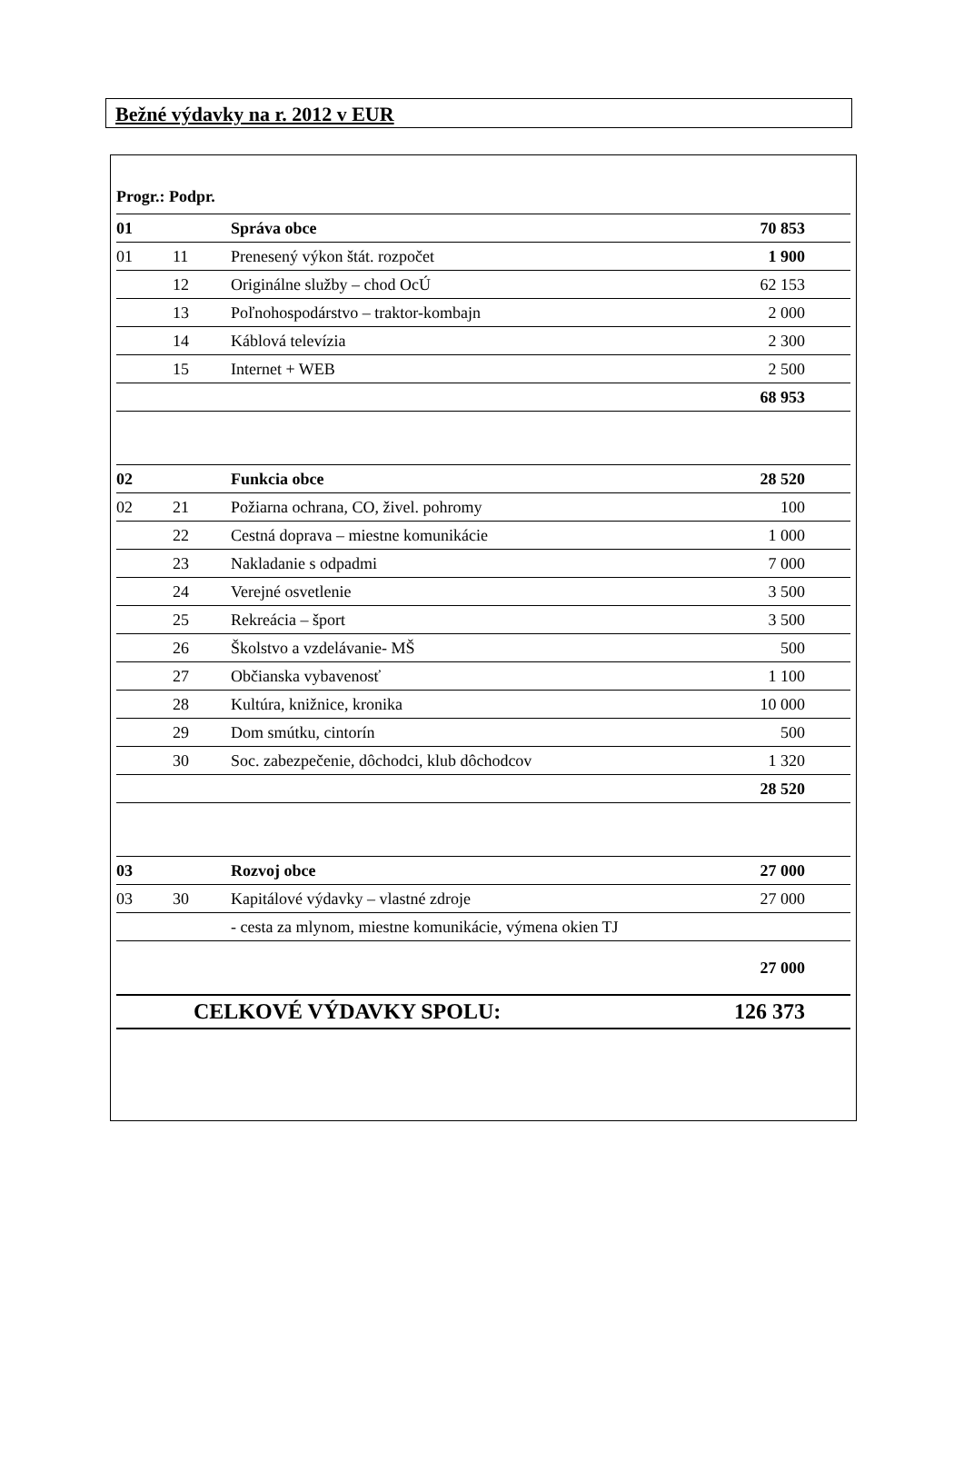Bežné výdavky na r. 2012 v EUR
| Progr.: Podpr. | | | |
| 01 | | Správa obce | 70 853 |
| 01 | 11 | Prenesený výkon štát. rozpočet | 1 900 |
| | 12 | Originálne služby – chod OcÚ | 62 153 |
| | 13 | Poľnohospodárstvo – traktor-kombajn | 2 000 |
| | 14 | Káblová televízia | 2 300 |
| | 15 | Internet + WEB | 2 500 |
| | | | 68 953 |
| 02 | | Funkcia obce | 28 520 |
| 02 | 21 | Požiarna ochrana, CO, živel. pohromy | 100 |
| | 22 | Cestná doprava – miestne komunikácie | 1 000 |
| | 23 | Nakladanie s odpadmi | 7 000 |
| | 24 | Verejné osvetlenie | 3 500 |
| | 25 | Rekreácia – šport | 3 500 |
| | 26 | Školstvo a vzdelávanie- MŠ | 500 |
| | 27 | Občianska vybavenosť | 1 100 |
| | 28 | Kultúra, knižnice, kronika | 10 000 |
| | 29 | Dom smútku, cintorín | 500 |
| | 30 | Soc. zabezpečenie, dôchodci, klub dôchodcov | 1 320 |
| | | | 28 520 |
| 03 | | Rozvoj obce | 27 000 |
| 03 | 30 | Kapitálové výdavky – vlastné zdroje | 27 000 |
| | | - cesta za mlynom, miestne komunikácie, výmena okien TJ | |
| | | | 27 000 |
| CELKOVÉ VÝDAVKY SPOLU: | | | 126 373 |